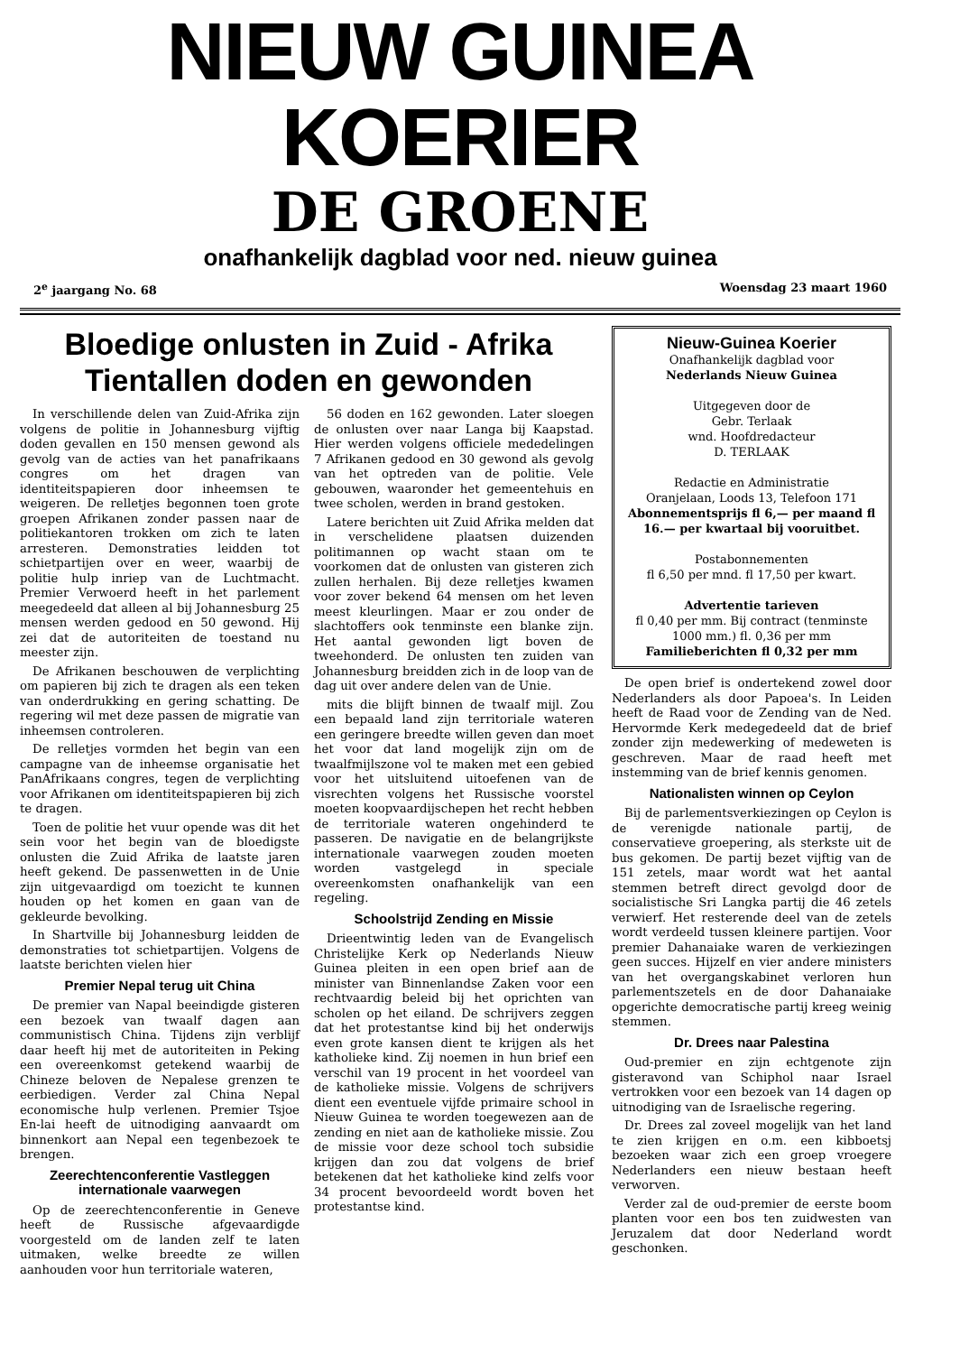NIEUW GUINEA KOERIER
DE GROENE
onafhankelijk dagblad voor ned. nieuw guinea
2<sup>e</sup> jaargang No. 68 Woensdag 23 maart 1960
Bloedige onlusten in Zuid - Afrika
Tientallen doden en gewonden
In verschillende delen van Zuid-Afrika zijn volgens de politie in Johannesburg vijftig doden gevallen en 150 mensen gewond als gevolg van de acties van het panafrikaans congres om het dragen van identiteitspapieren door inheemsen te weigeren. De relletjes begonnen toen grote groepen Afrikanen zonder passen naar de politiekantoren trokken om zich te laten arresteren. Demonstraties leidden tot schietpartijen over en weer, waarbij de politie hulp inriep van de Luchtmacht. Premier Verwoerd heeft in het parlement meegedeeld dat alleen al bij Johannesburg 25 mensen werden gedood en 50 gewond. Hij zei dat de autoriteiten de toestand nu meester zijn.
De Afrikanen beschouwen de verplichting om papieren bij zich te dragen als een teken van onderdrukking en gering schatting. De regering wil met deze passen de migratie van inheemsen controleren.
De relletjes vormden het begin van een campagne van de inheemse organisatie het PanAfrikaans congres, tegen de verplichting voor Afrikanen om identiteitspapieren bij zich te dragen.
Toen de politie het vuur opende was dit het sein voor het begin van de bloedigste onlusten die Zuid Afrika de laatste jaren heeft gekend. De passenwetten in de Unie zijn uitgevaardigd om toezicht te kunnen houden op het komen en gaan van de gekleurde bevolking.
In Shartville bij Johannesburg leidden de demonstraties tot schietpartijen. Volgens de laatste berichten vielen hier
Premier Nepal terug uit China
De premier van Napal beeindigde gisteren een bezoek van twaalf dagen aan communistisch China. Tijdens zijn verblijf daar heeft hij met de autoriteiten in Peking een overeenkomst getekend waarbij de Chineze beloven de Nepalese grenzen te eerbiedigen. Verder zal China Nepal economische hulp verlenen. Premier Tsjoe En-lai heeft de uitnodiging aanvaardt om binnenkort aan Nepal een tegenbezoek te brengen.
Zeerechtenconferentie Vastleggen internationale vaarwegen
Op de zeerechtenconferentie in Geneve heeft de Russische afgevaardigde voorgesteld om de landen zelf te laten uitmaken, welke breedte ze willen aanhouden voor hun territoriale wateren,
56 doden en 162 gewonden. Later sloegen de onlusten over naar Langa bij Kaapstad. Hier werden volgens officiele mededelingen 7 Afrikanen gedood en 30 gewond als gevolg van het optreden van de politie. Vele gebouwen, waaronder het gemeentehuis en twee scholen, werden in brand gestoken.
Latere berichten uit Zuid Afrika melden dat in verschelidene plaatsen duizenden politimannen op wacht staan om te voorkomen dat de onlusten van gisteren zich zullen herhalen. Bij deze relletjes kwamen voor zover bekend 64 mensen om het leven meest kleurlingen. Maar er zou onder de slachtoffers ook tenminste een blanke zijn. Het aantal gewonden ligt boven de tweehonderd. De onlusten ten zuiden van Johannesburg breidden zich in de loop van de dag uit over andere delen van de Unie.
mits die blijft binnen de twaalf mijl. Zou een bepaald land zijn territoriale wateren een geringere breedte willen geven dan moet het voor dat land mogelijk zijn om de twaalfmijlszone vol te maken met een gebied voor het uitsluitend uitoefenen van de visrechten volgens het Russische voorstel moeten koopvaardijschepen het recht hebben de territoriale wateren ongehinderd te passeren. De navigatie en de belangrijkste internationale vaarwegen zouden moeten worden vastgelegd in speciale overeenkomsten onafhankelijk van een regeling.
Schoolstrijd Zending en Missie
Drieentwintig leden van de Evangelisch Christelijke Kerk op Nederlands Nieuw Guinea pleiten in een open brief aan de minister van Binnenlandse Zaken voor een rechtvaardig beleid bij het oprichten van scholen op het eiland. De schrijvers zeggen dat het protestantse kind bij het onderwijs even grote kansen dient te krijgen als het katholieke kind. Zij noemen in hun brief een verschil van 19 procent in het voordeel van de katholieke missie. Volgens de schrijvers dient een eventuele vijfde primaire school in Nieuw Guinea te worden toegewezen aan de zending en niet aan de katholieke missie. Zou de missie voor deze school toch subsidie krijgen dan zou dat volgens de brief betekenen dat het katholieke kind zelfs voor 34 procent bevoordeeld wordt boven het protestantse kind.
Nieuw-Guinea Koerier
Onafhankelijk dagblad voor
Nederlands Nieuw Guinea
Uitgegeven door de
Gebr. Terlaak
wnd. Hoofdredacteur
D. TERLAAK
Redactie en Administratie
Oranjelaan, Loods 13, Telefoon 171
Abonnementsprijs fl 6,— per maand fl 16.— per kwartaal bij vooruitbet.
Postabonnementen
fl 6,50 per mnd. fl 17,50 per kwart.
Advertentie tarieven
fl 0,40 per mm. Bij contract (tenminste 1000 mm.) fl. 0,36 per mm
Familieberichten fl 0,32 per mm
De open brief is ondertekend zowel door Nederlanders als door Papoea's. In Leiden heeft de Raad voor de Zending van de Ned. Hervormde Kerk medegedeeld dat de brief zonder zijn medewerking of medeweten is geschreven. Maar de raad heeft met instemming van de brief kennis genomen.
Nationalisten winnen op Ceylon
Bij de parlementsverkiezingen op Ceylon is de verenigde nationale partij, de conservatieve groepering, als sterkste uit de bus gekomen. De partij bezet vijftig van de 151 zetels, maar wordt wat het aantal stemmen betreft direct gevolgd door de socialistische Sri Langka partij die 46 zetels verwierf. Het resterende deel van de zetels wordt verdeeld tussen kleinere partijen. Voor premier Dahanaiake waren de verkiezingen geen succes. Hijzelf en vier andere ministers van het overgangskabinet verloren hun parlementszetels en de door Dahanaiake opgerichte democratische partij kreeg weinig stemmen.
Dr. Drees naar Palestina
Oud-premier en zijn echtgenote zijn gisteravond van Schiphol naar Israel vertrokken voor een bezoek van 14 dagen op uitnodiging van de Israelische regering.
Dr. Drees zal zoveel mogelijk van het land te zien krijgen en o.m. een kibboetsj bezoeken waar zich een groep vroegere Nederlanders een nieuw bestaan heeft verworven.
Verder zal de oud-premier de eerste boom planten voor een bos ten zuidwesten van Jeruzalem dat door Nederland wordt geschonken.